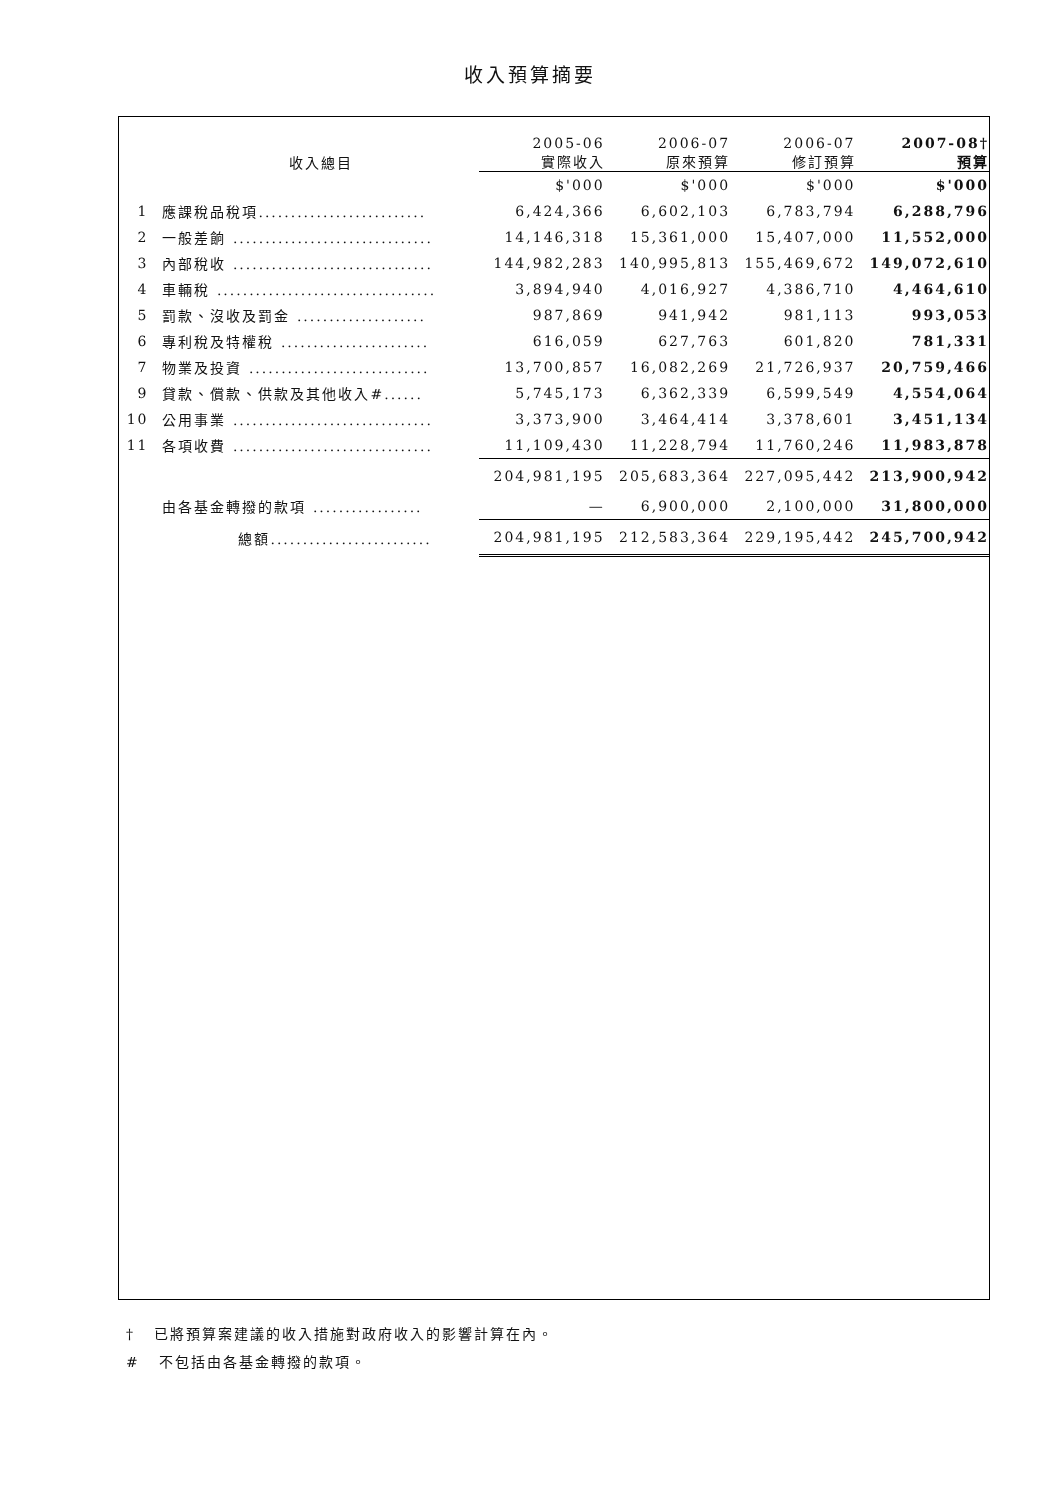收入預算摘要
| | 收入總目 | 2005-06 實際收入 | 2006-07 原來預算 | 2006-07 修訂預算 | 2007-08† 預算 |
| --- | --- | --- | --- | --- | --- |
| | | $'000 | $'000 | $'000 | $'000 |
| 1 | 應課稅品稅項.......................... | 6,424,366 | 6,602,103 | 6,783,794 | 6,288,796 |
| 2 | 一般差餉 ............................... | 14,146,318 | 15,361,000 | 15,407,000 | 11,552,000 |
| 3 | 內部稅收 ............................... | 144,982,283 | 140,995,813 | 155,469,672 | 149,072,610 |
| 4 | 車輛稅 .................................. | 3,894,940 | 4,016,927 | 4,386,710 | 4,464,610 |
| 5 | 罰款、沒收及罰金 .................... | 987,869 | 941,942 | 981,113 | 993,053 |
| 6 | 專利稅及特權稅 ....................... | 616,059 | 627,763 | 601,820 | 781,331 |
| 7 | 物業及投資 ............................ | 13,700,857 | 16,082,269 | 21,726,937 | 20,759,466 |
| 9 | 貸款、償款、供款及其他收入#...... | 5,745,173 | 6,362,339 | 6,599,549 | 4,554,064 |
| 10 | 公用事業 ............................... | 3,373,900 | 3,464,414 | 3,378,601 | 3,451,134 |
| 11 | 各項收費 ............................... | 11,109,430 | 11,228,794 | 11,760,246 | 11,983,878 |
| | | 204,981,195 | 205,683,364 | 227,095,442 | 213,900,942 |
| | 由各基金轉撥的款項 ................. | — | 6,900,000 | 2,100,000 | 31,800,000 |
| | 總額......................... | 204,981,195 | 212,583,364 | 229,195,442 | 245,700,942 |
† 已將預算案建議的收入措施對政府收入的影響計算在內。
# 不包括由各基金轉撥的款項。